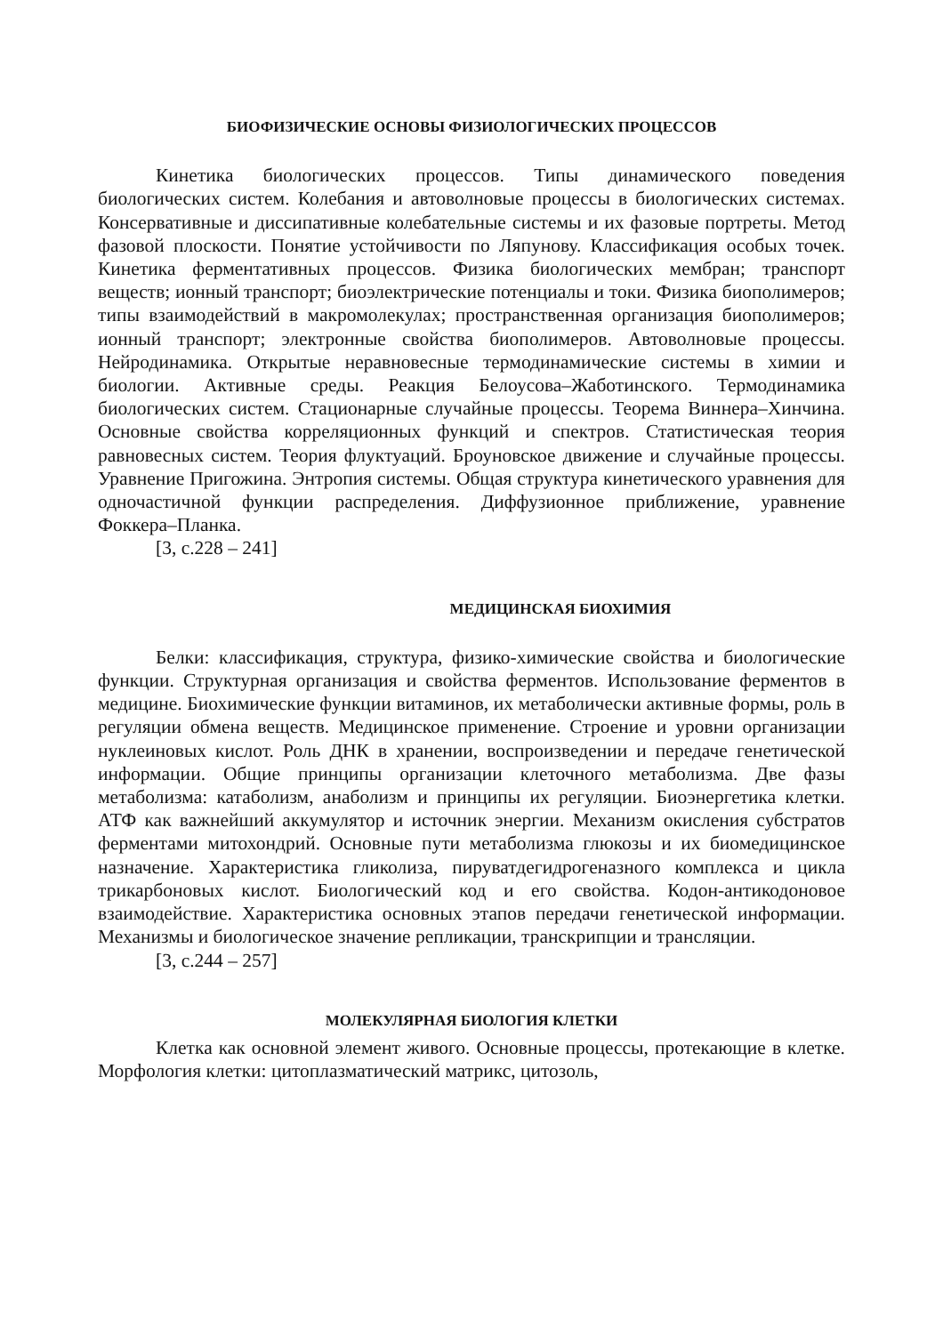БИОФИЗИЧЕСКИЕ ОСНОВЫ ФИЗИОЛОГИЧЕСКИХ ПРОЦЕССОВ
Кинетика биологических процессов. Типы динамического поведения биологических систем. Колебания и автоволновые процессы в биологических системах. Консервативные и диссипативные колебательные системы и их фазовые портреты. Метод фазовой плоскости. Понятие устойчивости по Ляпунову. Классификация особых точек. Кинетика ферментативных процессов. Физика биологических мембран; транспорт веществ; ионный транспорт; биоэлектрические потенциалы и токи. Физика биополимеров; типы взаимодействий в макромолекулах; пространственная организация биополимеров; ионный транспорт; электронные свойства биополимеров. Автоволновые процессы. Нейродинамика. Открытые неравновесные термодинамические системы в химии и биологии. Активные среды. Реакция Белоусова–Жаботинского. Термодинамика биологических систем. Стационарные случайные процессы. Теорема Виннера–Хинчина. Основные свойства корреляционных функций и спектров. Статистическая теория равновесных систем. Теория флуктуаций. Броуновское движение и случайные процессы. Уравнение Пригожина. Энтропия системы. Общая структура кинетического уравнения для одночастичной функции распределения. Диффузионное приближение, уравнение Фоккера–Планка.
[3, с.228 – 241]
МЕДИЦИНСКАЯ БИОХИМИЯ
Белки: классификация, структура, физико-химические свойства и биологические функции. Структурная организация и свойства ферментов. Использование ферментов в медицине. Биохимические функции витаминов, их метаболически активные формы, роль в регуляции обмена веществ. Медицинское применение. Строение и уровни организации нуклеиновых кислот. Роль ДНК в хранении, воспроизведении и передаче генетической информации. Общие принципы организации клеточного метаболизма. Две фазы метаболизма: катаболизм, анаболизм и принципы их регуляции. Биоэнергетика клетки. АТФ как важнейший аккумулятор и источник энергии. Механизм окисления субстратов ферментами митохондрий. Основные пути метаболизма глюкозы и их биомедицинское назначение. Характеристика гликолиза, пируватдегидрогеназного комплекса и цикла трикарбоновых кислот. Биологический код и его свойства. Кодон-антикодоновое взаимодействие. Характеристика основных этапов передачи генетической информации. Механизмы и биологическое значение репликации, транскрипции и трансляции.
[3, с.244 – 257]
МОЛЕКУЛЯРНАЯ БИОЛОГИЯ КЛЕТКИ
Клетка как основной элемент живого. Основные процессы, протекающие в клетке. Морфология клетки: цитоплазматический матрикс, цитозоль,